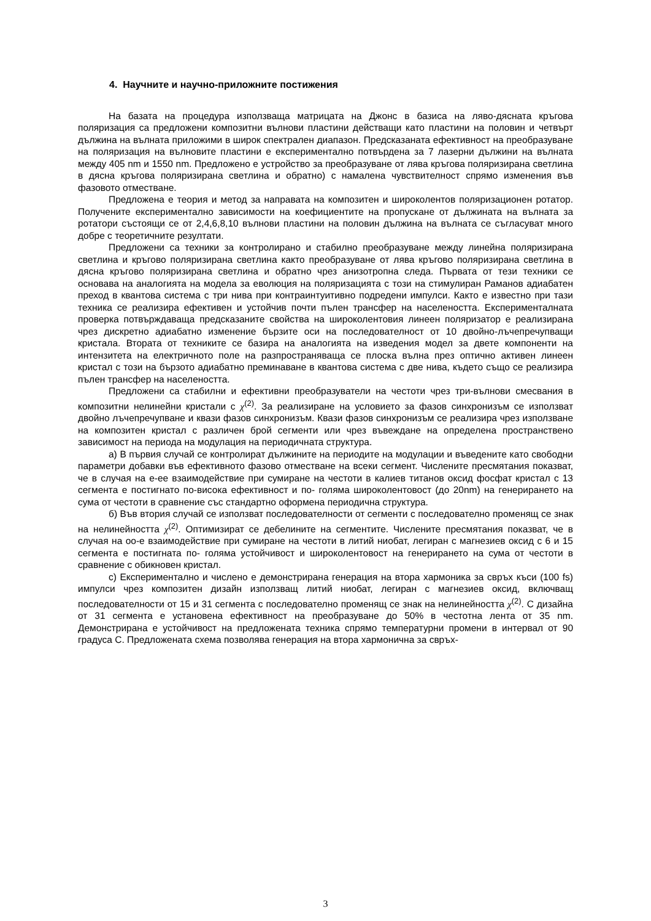4. Научните и научно-приложните постижения
На базата на процедура използваща матрицата на Джонс в базиса на ляво-дясната кръгова поляризация са предложени композитни вълнови пластини действащи като пластини на половин и четвърт дължина на вълната приложими в широк спектрален диапазон. Предсказаната ефективност на преобразуване на поляризация на вълновите пластини е експериментално потвърдена за 7 лазерни дължини на вълната между 405 nm и 1550 nm. Предложено е устройство за преобразуване от лява кръгова поляризирана светлина в дясна кръгова поляризирана светлина и обратно) с намалена чувствителност спрямо изменения във фазовото отместване.
Предложена е теория и метод за направата на композитен и широколентов поляризационен ротатор. Получените експериментално зависимости на коефициентите на пропускане от дължината на вълната за ротатори състоящи се от 2,4,6,8,10 вълнови пластини на половин дължина на вълната се съгласуват много добре с теоретичните резултати.
Предложени са техники за контролирано и стабилно преобразуване между линейна поляризирана светлина и кръгово поляризирана светлина както преобразуване от лява кръгово поляризирана светлина в дясна кръгово поляризирана светлина и обратно чрез анизотропна следа. Първата от тези техники се основава на аналогията на модела за еволюция на поляризацията с този на стимулиран Раманов адиабатен преход в квантова система с три нива при контраинтуитивно подредени импулси. Както е известно при тази техника се реализира ефективен и устойчив почти пълен трансфер на населеността. Експерименталната проверка потвърждаваща предсказаните свойства на широколентовия линеен поляризатор е реализирана чрез дискретно адиабатно изменение бързите оси на последователност от 10 двойно-лъчепречупващи кристала. Втората от техниките се базира на аналогията на изведения модел за двете компоненти на интензитета на електричното поле на разпространяваща се плоска вълна през оптично активен линеен кристал с този на бързото адиабатно преминаване в квантова система с две нива, където също се реализира пълен трансфер на населеността.
Предложени са стабилни и ефективни преобразуватели на честоти чрез три-вълнови смесвания в композитни нелинейни кристали с χ<sup>(2)</sup>. За реализиране на условието за фазов синхронизъм се използват двойно лъчепречупване и квази фазов синхронизъм. Квази фазов синхронизъм се реализира чрез използване на композитен кристал с различен брой сегменти или чрез въвеждане на определена пространствено зависимост на периода на модулация на периодичната структура.
а) В първия случай се контролират дължините на периодите на модулации и въведените като свободни параметри добавки във ефективното фазово отместване на всеки сегмент. Числените пресмятания показват, че в случая на е-ее взаимодействие при сумиране на честоти в калиев титанов оксид фосфат кристал с 13 сегмента е постигнато по-висока ефективност и по- голяма широколентовост (до 20nm) на генерирането на сума от честоти в сравнение със стандартно оформена периодична структура.
б) Във втория случай се използват последователности от сегменти с последователно променящ се знак на нелинейността χ<sup>(2)</sup>. Оптимизират се дебелините на сегментите. Числените пресмятания показват, че в случая на оо-е взаимодействие при сумиране на честоти в литий ниобат, легиран с магнезиев оксид с 6 и 15 сегмента е постигната по- голяма устойчивост и широколентовост на генерирането на сума от честоти в сравнение с обикновен кристал.
с) Експериментално и числено е демонстрирана генерация на втора хармоника за свръх къси (100 fs) импулси чрез композитен дизайн използващ литий ниобат, легиран с магнезиев оксид, включващ последователности от 15 и 31 сегмента с последователно променящ се знак на нелинейността χ<sup>(2)</sup>. С дизайна от 31 сегмента е установена ефективност на преобразуване до 50% в честотна лента от 35 nm. Демонстрирана е устойчивост на предложената техника спрямо температурни промени в интервал от 90 градуса С. Предложената схема позволява генерация на втора хармонична за свръх-
3